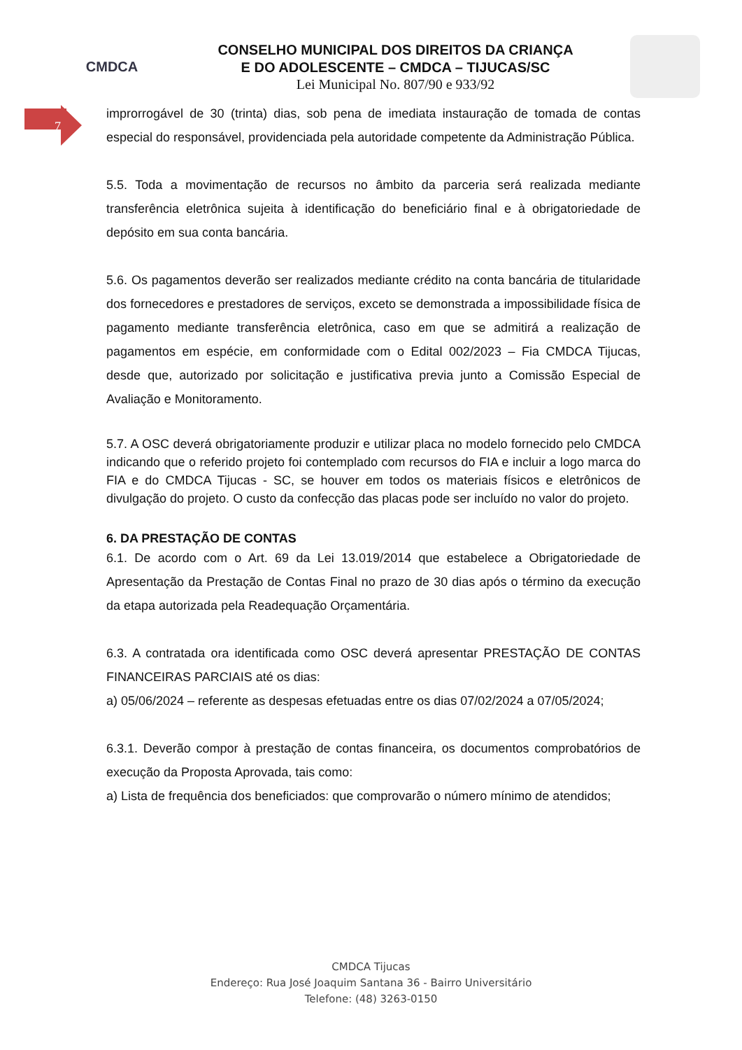CMDCA
CONSELHO MUNICIPAL DOS DIREITOS DA CRIANÇA
E DO ADOLESCENTE – CMDCA – TIJUCAS/SC
Lei Municipal No. 807/90 e 933/92
7
improrrogável de 30 (trinta) dias, sob pena de imediata instauração de tomada de contas especial do responsável, providenciada pela autoridade competente da Administração Pública.
5.5. Toda a movimentação de recursos no âmbito da parceria será realizada mediante transferência eletrônica sujeita à identificação do beneficiário final e à obrigatoriedade de depósito em sua conta bancária.
5.6. Os pagamentos deverão ser realizados mediante crédito na conta bancária de titularidade dos fornecedores e prestadores de serviços, exceto se demonstrada a impossibilidade física de pagamento mediante transferência eletrônica, caso em que se admitirá a realização de pagamentos em espécie, em conformidade com o Edital 002/2023 – Fia CMDCA Tijucas, desde que, autorizado por solicitação e justificativa previa junto a Comissão Especial de Avaliação e Monitoramento.
5.7. A OSC deverá obrigatoriamente produzir e utilizar placa no modelo fornecido pelo CMDCA indicando que o referido projeto foi contemplado com recursos do FIA e incluir a logo marca do FIA e do CMDCA Tijucas - SC, se houver em todos os materiais físicos e eletrônicos de divulgação do projeto. O custo da confecção das placas pode ser incluído no valor do projeto.
6. DA PRESTAÇÃO DE CONTAS
6.1. De acordo com o Art. 69 da Lei 13.019/2014 que estabelece a Obrigatoriedade de Apresentação da Prestação de Contas Final no prazo de 30 dias após o término da execução da etapa autorizada pela Readequação Orçamentária.
6.3. A contratada ora identificada como OSC deverá apresentar PRESTAÇÃO DE CONTAS FINANCEIRAS PARCIAIS até os dias:
a) 05/06/2024 – referente as despesas efetuadas entre os dias 07/02/2024 a 07/05/2024;
6.3.1. Deverão compor à prestação de contas financeira, os documentos comprobatórios de execução da Proposta Aprovada, tais como:
a) Lista de frequência dos beneficiados: que comprovarão o número mínimo de atendidos;
CMDCA Tijucas
Endereço: Rua José Joaquim Santana 36 - Bairro Universitário
Telefone: (48) 3263-0150